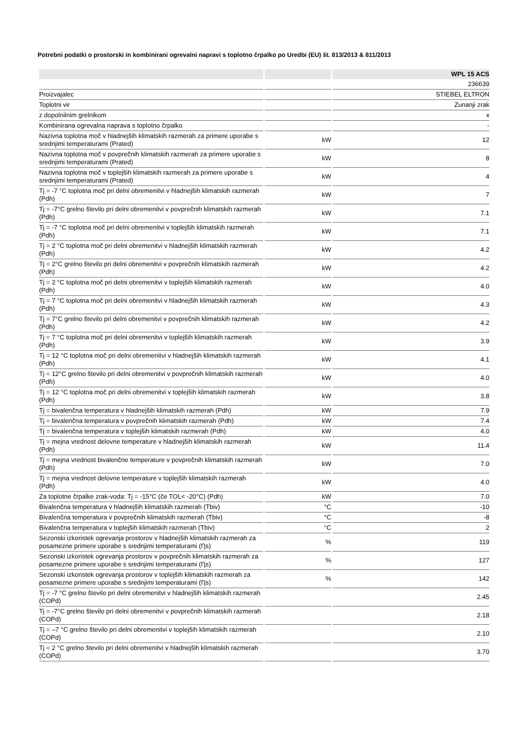Potrebni podatki o prostorski in kombinirani ogrevalni napravi s toplotno črpalko po Uredbi (EU) št. 813/2013 & 811/2013
| | | WPL 15 ACS |
| --- | --- | --- |
| | | 236639 |
| Proizvajalec | | STIEBEL ELTRON |
| Toplotni vir | | Zunanji zrak |
| z dopolnilnim grelnikom | | x |
| Kombinirana ogrevalna naprava s toplotno črpalko | | - |
| Nazivna toplotna moč v hladnejših klimatskih razmerah za primere uporabe s srednjimi temperaturami (Prated) | kW | 12 |
| Nazivna toplotna moč v povprečnih klimatskih razmerah za primere uporabe s srednjimi temperaturami (Prated) | kW | 8 |
| Nazivna toplotna moč v toplejših klimatskih razmerah za primere uporabe s srednjimi temperaturami (Prated) | kW | 4 |
| Tj = -7 °C toplotna moč pri delni obremenitvi v hladnejših klimatskih razmerah (Pdh) | kW | 7 |
| Tj = -7°C grelno število pri delni obremenitvi v povprečnih klimatskih razmerah (Pdh) | kW | 7.1 |
| Tj = -7 °C toplotna moč pri delni obremenitvi v toplejših klimatskih razmerah (Pdh) | kW | 7.1 |
| Tj = 2 °C toplotna moč pri delni obremenitvi v hladnejših klimatskih razmerah (Pdh) | kW | 4.2 |
| Tj = 2°C grelno število pri delni obremenitvi v povprečnih klimatskih razmerah (Pdh) | kW | 4.2 |
| Tj = 2 °C toplotna moč pri delni obremenitvi v toplejših klimatskih razmerah (Pdh) | kW | 4.0 |
| Tj = 7 °C toplotna moč pri delni obremenitvi v hladnejših klimatskih razmerah (Pdh) | kW | 4.3 |
| Tj = 7°C grelno število pri delni obremenitvi v povprečnih klimatskih razmerah (Pdh) | kW | 4.2 |
| Tj = 7 °C toplotna moč pri delni obremenitvi v toplejših klimatskih razmerah (Pdh) | kW | 3.9 |
| Tj = 12 °C toplotna moč pri delni obremenitvi v hladnejših klimatskih razmerah (Pdh) | kW | 4.1 |
| Tj = 12°C grelno število pri delni obremenitvi v povprečnih klimatskih razmerah (Pdh) | kW | 4.0 |
| Tj = 12 °C toplotna moč pri delni obremenitvi v toplejših klimatskih razmerah (Pdh) | kW | 3.8 |
| Tj = bivalenčna temperatura v hladnejših klimatskih razmerah (Pdh) | kW | 7.9 |
| Tj = bivalenčna temperatura v povprečnih klimatskih razmerah (Pdh) | kW | 7.4 |
| Tj = bivalenčna temperatura v toplejših klimatskih razmerah (Pdh) | kW | 4.0 |
| Tj = mejna vrednost delovne temperature v hladnejših klimatskih razmerah (Pdh) | kW | 11.4 |
| Tj = mejna vrednost bivalenčne temperature v povprečnih klimatskih razmerah (Pdh) | kW | 7.0 |
| Tj = mejna vrednost delovne temperature v toplejših klimatskih razmerah (Pdh) | kW | 4.0 |
| Za toplotne črpalke zrak-voda: Tj = -15°C (če TOL< -20°C) (Pdh) | kW | 7.0 |
| Bivalenčna temperatura v hladnejših klimatskih razmerah (Tbiv) | °C | -10 |
| Bivalenčna temperatura v povprečnih klimatskih razmerah (Tbiv) | °C | -8 |
| Bivalenčna temperatura v toplejših klimatskih razmerah (Tbiv) | °C | 2 |
| Sezonski izkoristek ogrevanja prostorov v hladnejših klimatskih razmerah za posamezne primere uporabe s srednjimi temperaturami (Ƞs) | % | 119 |
| Sezonski izkoristek ogrevanja prostorov v povprečnih klimatskih razmerah za posamezne primere uporabe s srednjimi temperaturami (Ƞs) | % | 127 |
| Sezonski izkoristek ogrevanja prostorov v toplejših klimatskih razmerah za posamezne primere uporabe s srednjimi temperaturami (Ƞs) | % | 142 |
| Tj = -7 °C grelno število pri delni obremenitvi v hladnejših klimatskih razmerah (COPd) | | 2.45 |
| Tj = -7°C grelno število pri delni obremenitvi v povprečnih klimatskih razmerah (COPd) | | 2.18 |
| Tj = –7 °C grelno število pri delni obremenitvi v toplejših klimatskih razmerah (COPd) | | 2.10 |
| Tj = 2 °C grelno število pri delni obremenitvi v hladnejših klimatskih razmerah (COPd) | | 3.70 |